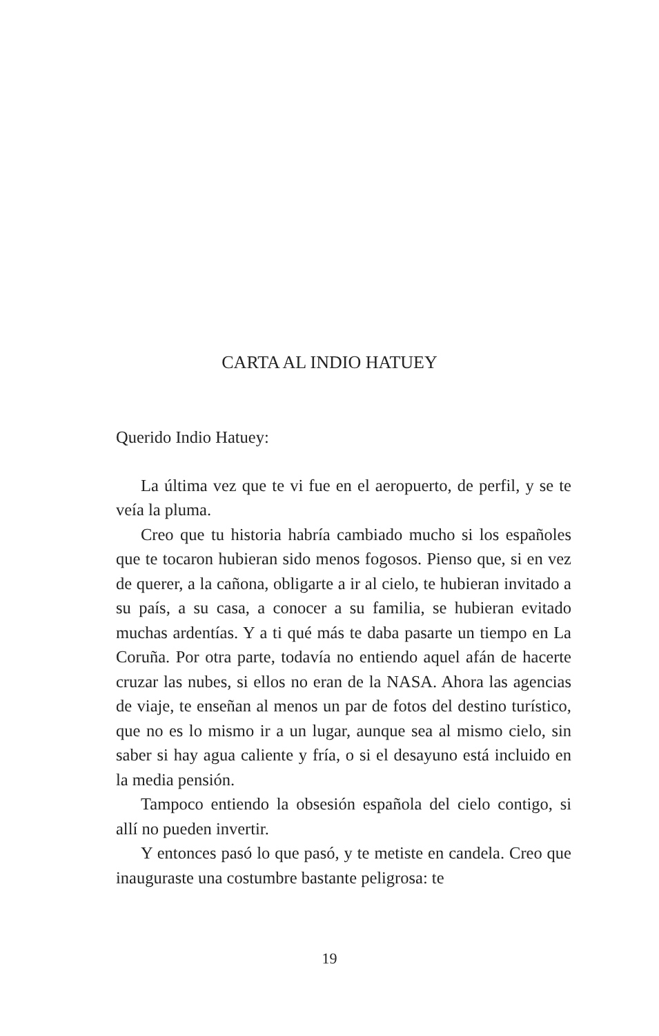CARTA AL INDIO HATUEY
Querido Indio Hatuey:
La última vez que te vi fue en el aeropuerto, de perfil, y se te veía la pluma.
Creo que tu historia habría cambiado mucho si los españoles que te tocaron hubieran sido menos fogosos. Pienso que, si en vez de querer, a la cañona, obligarte a ir al cielo, te hubieran invitado a su país, a su casa, a conocer a su familia, se hubieran evitado muchas ardentías. Y a ti qué más te daba pasarte un tiempo en La Coruña. Por otra parte, todavía no entiendo aquel afán de hacerte cruzar las nubes, si ellos no eran de la NASA. Ahora las agencias de viaje, te enseñan al menos un par de fotos del destino turístico, que no es lo mismo ir a un lugar, aunque sea al mismo cielo, sin saber si hay agua caliente y fría, o si el desayuno está incluido en la media pensión.
Tampoco entiendo la obsesión española del cielo contigo, si allí no pueden invertir.
Y entonces pasó lo que pasó, y te metiste en candela. Creo que inauguraste una costumbre bastante peligrosa: te
19